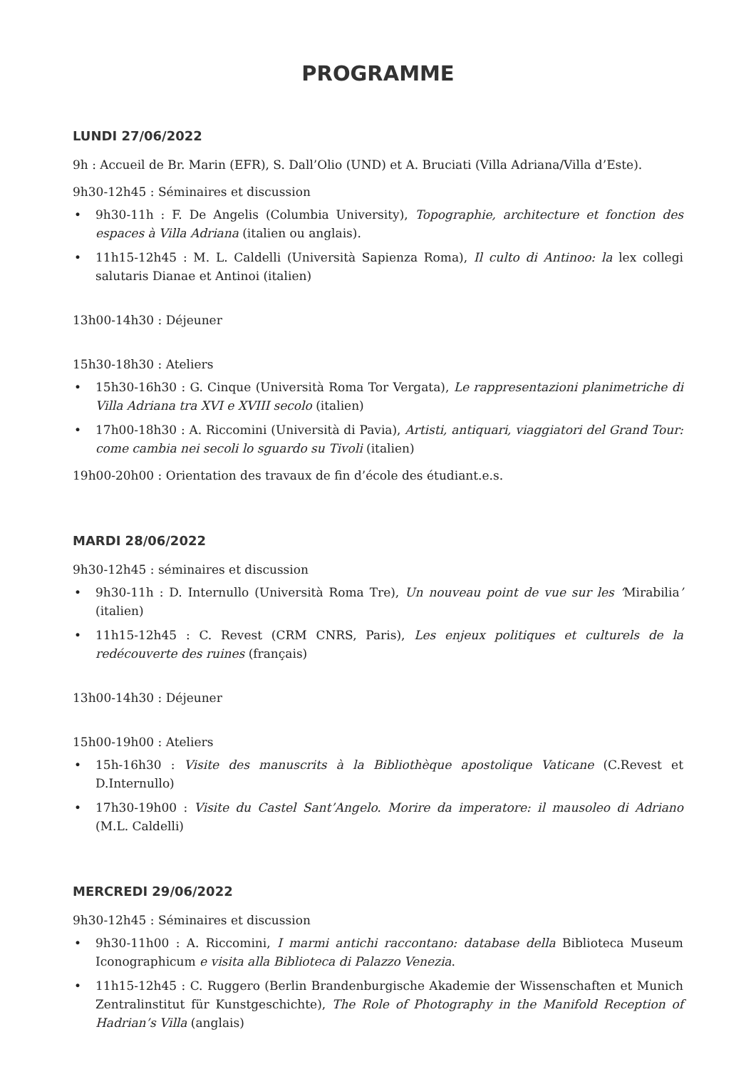PROGRAMME
LUNDI 27/06/2022
9h : Accueil de Br. Marin (EFR), S. Dall’Olio (UND) et A. Bruciati (Villa Adriana/Villa d’Este).
9h30-12h45 : Séminaires et discussion
• 9h30-11h : F. De Angelis (Columbia University), Topographie, architecture et fonction des espaces à Villa Adriana (italien ou anglais).
• 11h15-12h45 : M. L. Caldelli (Università Sapienza Roma), Il culto di Antinoo: la lex collegi salutaris Dianae et Antinoi (italien)
13h00-14h30 : Déjeuner
15h30-18h30 : Ateliers
• 15h30-16h30 : G. Cinque (Università Roma Tor Vergata), Le rappresentazioni planimetriche di Villa Adriana tra XVI e XVIII secolo (italien)
• 17h00-18h30 : A. Riccomini (Università di Pavia), Artisti, antiquari, viaggiatori del Grand Tour: come cambia nei secoli lo sguardo su Tivoli (italien)
19h00-20h00 : Orientation des travaux de fin d’école des étudiant.e.s.
MARDI 28/06/2022
9h30-12h45 : séminaires et discussion
• 9h30-11h : D. Internullo (Università Roma Tre), Un nouveau point de vue sur les ‘Mirabilia’ (italien)
• 11h15-12h45 : C. Revest (CRM CNRS, Paris), Les enjeux politiques et culturels de la redécouverte des ruines (français)
13h00-14h30 : Déjeuner
15h00-19h00 : Ateliers
• 15h-16h30 : Visite des manuscrits à la Bibliothèque apostolique Vaticane (C.Revest et D.Internullo)
• 17h30-19h00 : Visite du Castel Sant’Angelo. Morire da imperatore: il mausoleo di Adriano (M.L. Caldelli)
MERCREDI 29/06/2022
9h30-12h45 : Séminaires et discussion
• 9h30-11h00 : A. Riccomini, I marmi antichi raccontano: database della Biblioteca Museum Iconographicum e visita alla Biblioteca di Palazzo Venezia.
• 11h15-12h45 : C. Ruggero (Berlin Brandenburgische Akademie der Wissenschaften et Munich Zentralinstitut für Kunstgeschichte), The Role of Photography in the Manifold Reception of Hadrian’s Villa (anglais)